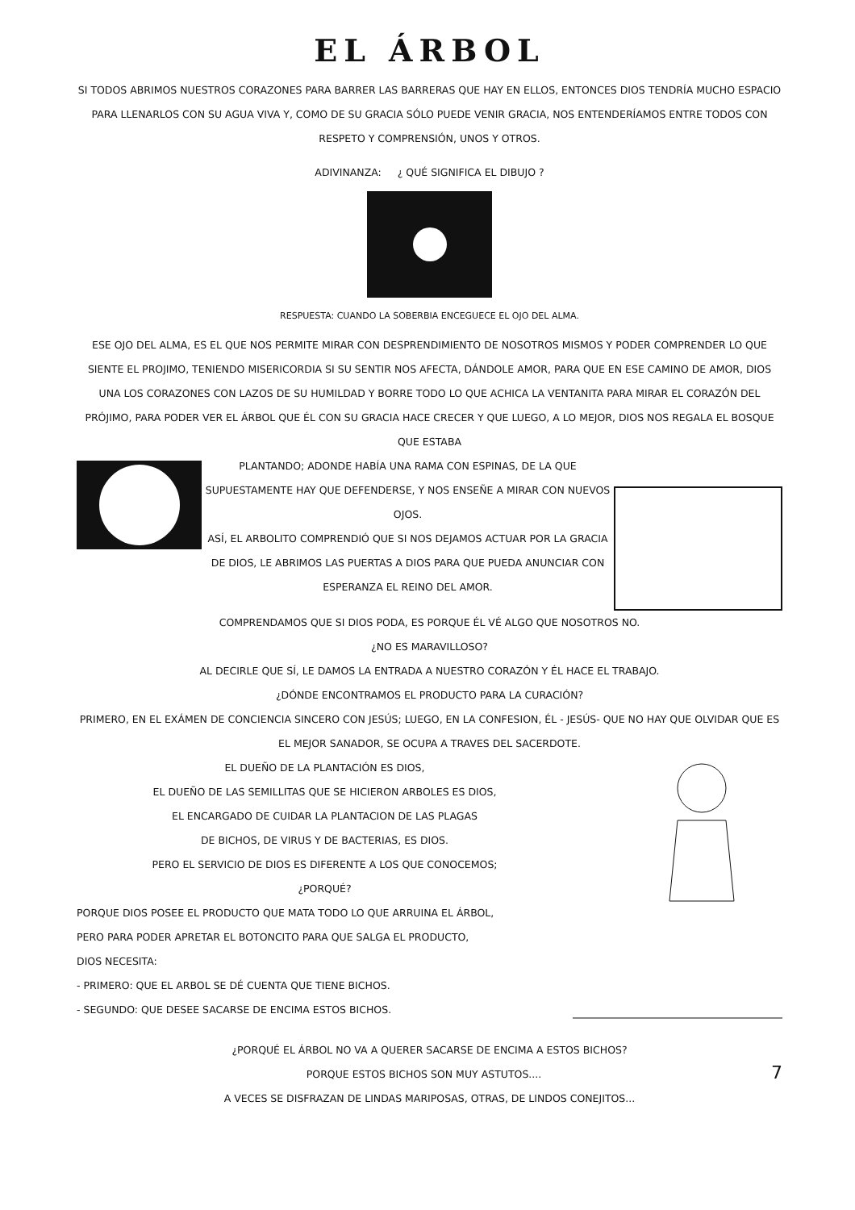EL ÁRBOL
SI TODOS ABRIMOS NUESTROS CORAZONES PARA BARRER LAS BARRERAS QUE HAY EN ELLOS, ENTONCES DIOS TENDRÍA MUCHO ESPACIO PARA LLENARLOS CON SU AGUA VIVA Y, COMO DE SU GRACIA SÓLO PUEDE VENIR GRACIA, NOS ENTENDERÍAMOS ENTRE TODOS CON RESPETO Y COMPRENSIÓN, UNOS Y OTROS.
ADIVINANZA: ¿ QUÉ SIGNIFICA EL DIBUJO ?
RESPUESTA: CUANDO LA SOBERBIA ENCEGUECE EL OJO DEL ALMA.
ESE OJO DEL ALMA, ES EL QUE NOS PERMITE MIRAR CON DESPRENDIMIENTO DE NOSOTROS MISMOS Y PODER COMPRENDER LO QUE SIENTE EL PROJIMO, TENIENDO MISERICORDIA SI SU SENTIR NOS AFECTA, DÁNDOLE AMOR, PARA QUE EN ESE CAMINO DE AMOR, DIOS UNA LOS CORAZONES CON LAZOS DE SU HUMILDAD Y BORRE TODO LO QUE ACHICA LA VENTANITA PARA MIRAR EL CORAZÓN DEL PRÓJIMO, PARA PODER VER EL ÁRBOL QUE ÉL CON SU GRACIA HACE CRECER Y QUE LUEGO, A LO MEJOR, DIOS NOS REGALA EL BOSQUE QUE ESTABA
PLANTANDO; ADONDE HABÍA UNA RAMA CON ESPINAS, DE LA QUE SUPUESTAMENTE HAY QUE DEFENDERSE, Y NOS ENSEÑE A MIRAR CON NUEVOS OJOS.
ASÍ, EL ARBOLITO COMPRENDIÓ QUE SI NOS DEJAMOS ACTUAR POR LA GRACIA DE DIOS, LE ABRIMOS LAS PUERTAS A DIOS PARA QUE PUEDA ANUNCIAR CON ESPERANZA EL REINO DEL AMOR.
COMPRENDAMOS QUE SI DIOS PODA, ES PORQUE ÉL VÉ ALGO QUE NOSOTROS NO.
¿NO ES MARAVILLOSO?
AL DECIRLE QUE SÍ, LE DAMOS LA ENTRADA A NUESTRO CORAZÓN Y ÉL HACE EL TRABAJO.
¿DÓNDE ENCONTRAMOS EL PRODUCTO PARA LA CURACIÓN?
PRIMERO, EN EL EXÁMEN DE CONCIENCIA SINCERO CON JESÚS; LUEGO, EN LA CONFESION, ÉL - JESÚS- QUE NO HAY QUE OLVIDAR QUE ES EL MEJOR SANADOR, SE OCUPA A TRAVES DEL SACERDOTE.
EL DUEÑO DE LA PLANTACIÓN ES DIOS,
EL DUEÑO DE LAS SEMILLITAS QUE SE HICIERON ARBOLES ES DIOS,
EL ENCARGADO DE CUIDAR LA PLANTACION DE LAS PLAGAS
DE BICHOS, DE VIRUS Y DE BACTERIAS, ES DIOS.
PERO EL SERVICIO DE DIOS ES DIFERENTE A LOS QUE CONOCEMOS;
¿PORQUÉ?
PORQUE DIOS POSEE EL PRODUCTO QUE MATA TODO LO QUE ARRUINA EL ÁRBOL,
PERO PARA PODER APRETAR EL BOTONCITO PARA QUE SALGA EL PRODUCTO,
DIOS NECESITA:
- PRIMERO: QUE EL ARBOL SE DÉ CUENTA QUE TIENE BICHOS.
- SEGUNDO: QUE DESEE SACARSE DE ENCIMA ESTOS BICHOS.
¿PORQUÉ EL ÁRBOL NO VA A QUERER SACARSE DE ENCIMA A ESTOS BICHOS?
PORQUE ESTOS BICHOS SON MUY ASTUTOS....
7
A VECES SE DISFRAZAN DE LINDAS MARIPOSAS, OTRAS, DE LINDOS CONEJITOS...